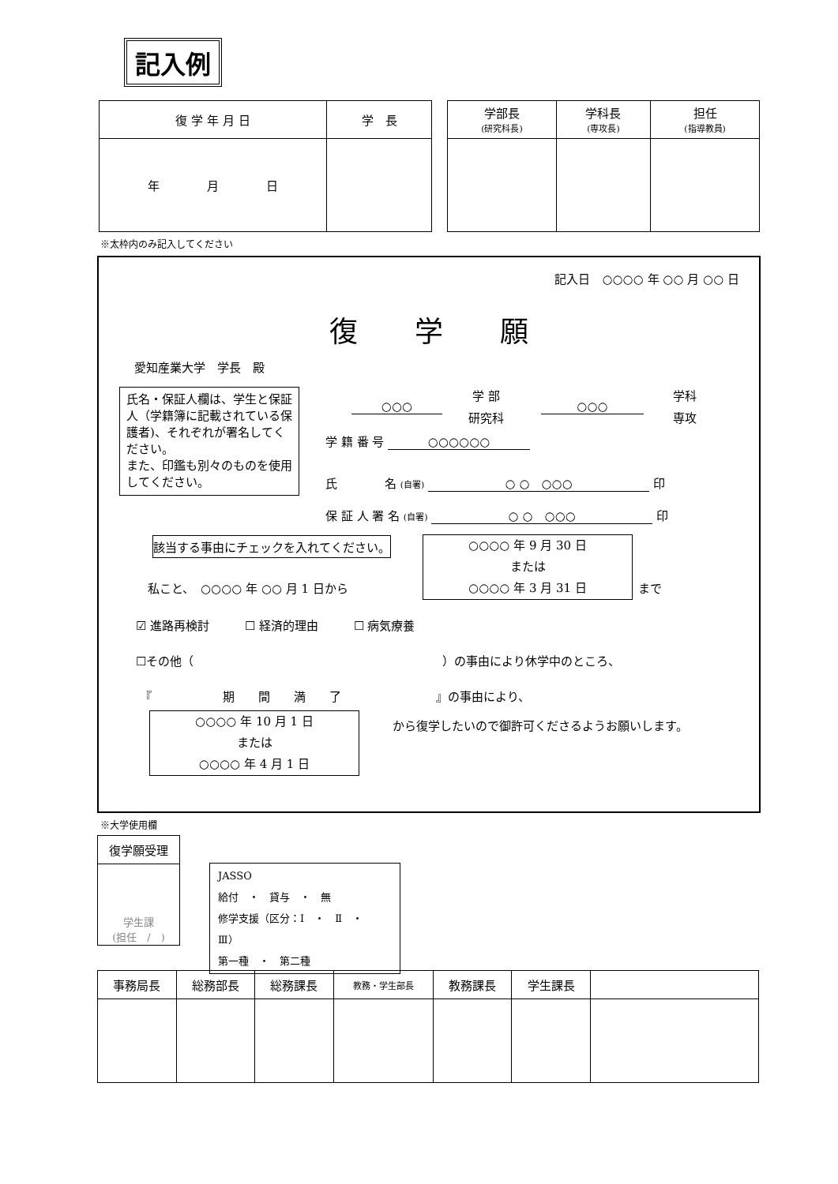記入例
| 復 学 年 月 日 | 学 長 |
| 年 月 日 | |
| 学部長 (研究科長) | 学科長 (専攻長) | 担任 (指導教員) |
※太枠内のみ記入してください
記入日　○○○○ 年 ○○ 月 ○○ 日
復　　学　　願
愛知産業大学　学長　殿
氏名・保証人欄は、学生と保証人（学籍簿に記載されている保護者)、それぞれが署名してください。
また、印鑑も別々のものを使用してください。
○○○
学 部
研究科
○○○
学科
専攻
学 籍 番 号 ○○○○○○
氏　　　　名 (自署) ○ ○　○○○ 印
保 証 人 署 名 (自署) ○ ○　○○○ 印
該当する事由にチェックを入れてください。
私こと、　○○○○ 年 ○○ 月 1 日から
○○○○ 年 9 月 30 日
または
○○○○ 年 3 月 31 日
まで
☑ 進路再検討　　　☐ 経済的理由　　　☐ 病気療養
☐その他（　　　　　　　　　　　　　　　　　　　　　）の事由により休学中のところ、
『　　　　　　期　　間　　満　　了　　　　　　　　』の事由により、
○○○○ 年 10 月 1 日
または
○○○○ 年 4 月 1 日
から復学したいので御許可くださるようお願いします。
※大学使用欄
| 復学願受理 |
| 学生課 (担任 / ) |
JASSO
給付　・　貸与　・　無
修学支援（区分：Ⅰ　・　Ⅱ　・　Ⅲ）
第一種　・　第二種
| 事務局長 | 総務部長 | 総務課長 | 教務・学生部長 | 教務課長 | 学生課長 | |